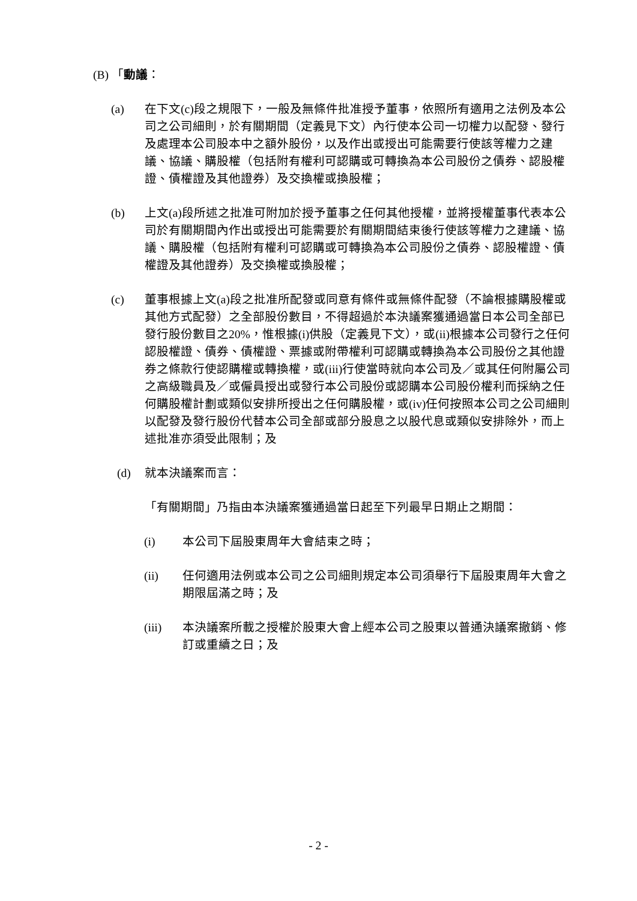(B) 「動議：
(a) 在下文(c)段之規限下，一般及無條件批准授予董事，依照所有適用之法例及本公司之公司細則，於有關期間（定義見下文）內行使本公司一切權力以配發、發行及處理本公司股本中之額外股份，以及作出或授出可能需要行使該等權力之建議、協議、購股權（包括附有權利可認購或可轉換為本公司股份之債券、認股權證、債權證及其他證券）及交換權或換股權；
(b) 上文(a)段所述之批准可附加於授予董事之任何其他授權，並將授權董事代表本公司於有關期間內作出或授出可能需要於有關期間結束後行使該等權力之建議、協議、購股權（包括附有權利可認購或可轉換為本公司股份之債券、認股權證、債權證及其他證券）及交換權或換股權；
(c) 董事根據上文(a)段之批准所配發或同意有條件或無條件配發（不論根據購股權或其他方式配發）之全部股份數目，不得超過於本決議案獲通過當日本公司全部已發行股份數目之20%，惟根據(i)供股（定義見下文），或(ii)根據本公司發行之任何認股權證、債券、債權證、票據或附帶權利可認購或轉換為本公司股份之其他證券之條款行使認購權或轉換權，或(iii)行使當時就向本公司及／或其任何附屬公司之高級職員及／或僱員授出或發行本公司股份或認購本公司股份權利而採納之任何購股權計劃或類似安排所授出之任何購股權，或(iv)任何按照本公司之公司細則以配發及發行股份代替本公司全部或部分股息之以股代息或類似安排除外，而上述批准亦須受此限制；及
(d) 就本決議案而言：
「有關期間」乃指由本決議案獲通過當日起至下列最早日期止之期間：
(i) 本公司下屆股東周年大會結束之時；
(ii) 任何適用法例或本公司之公司細則規定本公司須舉行下屆股東周年大會之期限屆滿之時；及
(iii) 本決議案所載之授權於股東大會上經本公司之股東以普通決議案撤銷、修訂或重續之日；及
- 2 -